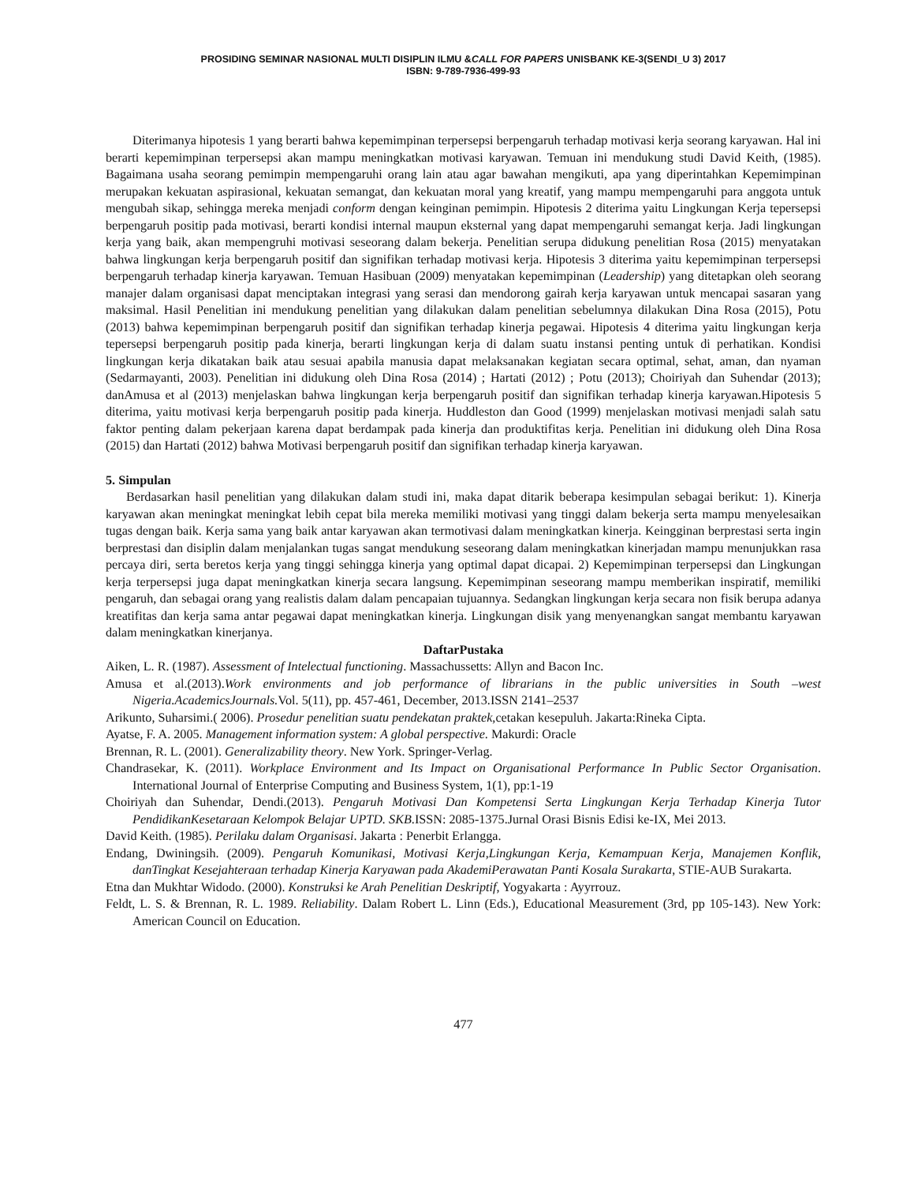PROSIDING SEMINAR NASIONAL MULTI DISIPLIN ILMU &CALL FOR PAPERS UNISBANK KE-3(SENDI_U 3) 2017
ISBN: 9-789-7936-499-93
Diterimanya hipotesis 1 yang berarti bahwa kepemimpinan terpersepsi berpengaruh terhadap motivasi kerja seorang karyawan. Hal ini berarti kepemimpinan terpersepsi akan mampu meningkatkan motivasi karyawan. Temuan ini mendukung studi David Keith, (1985). Bagaimana usaha seorang pemimpin mempengaruhi orang lain atau agar bawahan mengikuti, apa yang diperintahkan Kepemimpinan merupakan kekuatan aspirasional, kekuatan semangat, dan kekuatan moral yang kreatif, yang mampu mempengaruhi para anggota untuk mengubah sikap, sehingga mereka menjadi conform dengan keinginan pemimpin. Hipotesis 2 diterima yaitu Lingkungan Kerja tepersepsi berpengaruh positip pada motivasi, berarti kondisi internal maupun eksternal yang dapat mempengaruhi semangat kerja. Jadi lingkungan kerja yang baik, akan mempengruhi motivasi seseorang dalam bekerja. Penelitian serupa didukung penelitian Rosa (2015) menyatakan bahwa lingkungan kerja berpengaruh positif dan signifikan terhadap motivasi kerja. Hipotesis 3 diterima yaitu kepemimpinan terpersepsi berpengaruh terhadap kinerja karyawan. Temuan Hasibuan (2009) menyatakan kepemimpinan (Leadership) yang ditetapkan oleh seorang manajer dalam organisasi dapat menciptakan integrasi yang serasi dan mendorong gairah kerja karyawan untuk mencapai sasaran yang maksimal. Hasil Penelitian ini mendukung penelitian yang dilakukan dalam penelitian sebelumnya dilakukan Dina Rosa (2015), Potu (2013) bahwa kepemimpinan berpengaruh positif dan signifikan terhadap kinerja pegawai. Hipotesis 4 diterima yaitu lingkungan kerja tepersepsi berpengaruh positip pada kinerja, berarti lingkungan kerja di dalam suatu instansi penting untuk di perhatikan. Kondisi lingkungan kerja dikatakan baik atau sesuai apabila manusia dapat melaksanakan kegiatan secara optimal, sehat, aman, dan nyaman (Sedarmayanti, 2003). Penelitian ini didukung oleh Dina Rosa (2014) ; Hartati (2012) ; Potu (2013); Choiriyah dan Suhendar (2013); danAmusa et al (2013) menjelaskan bahwa lingkungan kerja berpengaruh positif dan signifikan terhadap kinerja karyawan.Hipotesis 5 diterima, yaitu motivasi kerja berpengaruh positip pada kinerja. Huddleston dan Good (1999) menjelaskan motivasi menjadi salah satu faktor penting dalam pekerjaan karena dapat berdampak pada kinerja dan produktifitas kerja. Penelitian ini didukung oleh Dina Rosa (2015) dan Hartati (2012) bahwa Motivasi berpengaruh positif dan signifikan terhadap kinerja karyawan.
5. Simpulan
Berdasarkan hasil penelitian yang dilakukan dalam studi ini, maka dapat ditarik beberapa kesimpulan sebagai berikut: 1). Kinerja karyawan akan meningkat meningkat lebih cepat bila mereka memiliki motivasi yang tinggi dalam bekerja serta mampu menyelesaikan tugas dengan baik. Kerja sama yang baik antar karyawan akan termotivasi dalam meningkatkan kinerja. Keingginan berprestasi serta ingin berprestasi dan disiplin dalam menjalankan tugas sangat mendukung seseorang dalam meningkatkan kinerjadan mampu menunjukkan rasa percaya diri, serta beretos kerja yang tinggi sehingga kinerja yang optimal dapat dicapai. 2) Kepemimpinan terpersepsi dan Lingkungan kerja terpersepsi juga dapat meningkatkan kinerja secara langsung. Kepemimpinan seseorang mampu memberikan inspiratif, memiliki pengaruh, dan sebagai orang yang realistis dalam dalam pencapaian tujuannya. Sedangkan lingkungan kerja secara non fisik berupa adanya kreatifitas dan kerja sama antar pegawai dapat meningkatkan kinerja. Lingkungan disik yang menyenangkan sangat membantu karyawan dalam meningkatkan kinerjanya.
DaftarPustaka
Aiken, L. R. (1987). Assessment of Intelectual functioning. Massachussetts: Allyn and Bacon Inc.
Amusa et al.(2013).Work environments and job performance of librarians in the public universities in South –west Nigeria.AcademicsJournals. Vol. 5(11), pp. 457-461, December, 2013.ISSN 2141–2537
Arikunto, Suharsimi.( 2006). Prosedur penelitian suatu pendekatan praktek, cetakan kesepuluh. Jakarta:Rineka Cipta.
Ayatse, F. A. 2005. Management information system: A global perspective. Makurdi: Oracle
Brennan, R. L. (2001). Generalizability theory. New York. Springer-Verlag.
Chandrasekar, K. (2011). Workplace Environment and Its Impact on Organisational Performance In Public Sector Organisation. International Journal of Enterprise Computing and Business System, 1(1), pp:1-19
Choiriyah dan Suhendar, Dendi.(2013). Pengaruh Motivasi Dan Kompetensi Serta Lingkungan Kerja Terhadap Kinerja Tutor PendidikanKesetaraan Kelompok Belajar UPTD. SKB.ISSN: 2085-1375.Jurnal Orasi Bisnis Edisi ke-IX, Mei 2013.
David Keith. (1985). Perilaku dalam Organisasi. Jakarta : Penerbit Erlangga.
Endang, Dwiningsih. (2009). Pengaruh Komunikasi, Motivasi Kerja,Lingkungan Kerja, Kemampuan Kerja, Manajemen Konflik, danTingkat Kesejahteraan terhadap Kinerja Karyawan pada AkademiPerawatan Panti Kosala Surakarta, STIE-AUB Surakarta.
Etna dan Mukhtar Widodo. (2000). Konstruksi ke Arah Penelitian Deskriptif, Yogyakarta : Ayyrrouz.
Feldt, L. S. & Brennan, R. L. 1989. Reliability. Dalam Robert L. Linn (Eds.), Educational Measurement (3rd, pp 105-143). New York: American Council on Education.
477